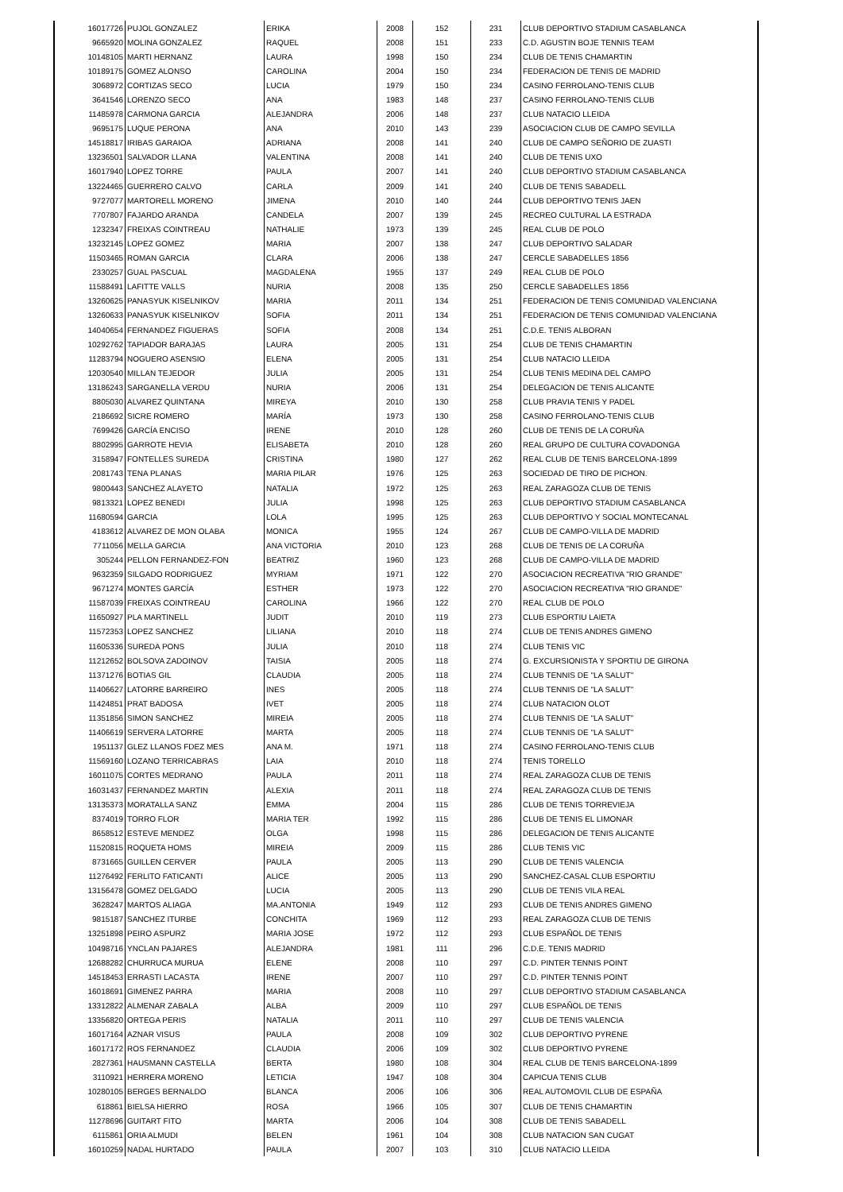| 16017726 | PUJOL GONZALEZ | ERIKA | 2008 | 152 | 231 | CLUB DEPORTIVO STADIUM CASABLANCA |
| 9665920 | MOLINA GONZALEZ | RAQUEL | 2008 | 151 | 233 | C.D. AGUSTIN BOJE TENNIS TEAM |
| 10148105 | MARTI HERNANZ | LAURA | 1998 | 150 | 234 | CLUB DE TENIS CHAMARTIN |
| 10189175 | GOMEZ ALONSO | CAROLINA | 2004 | 150 | 234 | FEDERACION DE TENIS DE MADRID |
| 3068972 | CORTIZAS SECO | LUCIA | 1979 | 150 | 234 | CASINO FERROLANO-TENIS CLUB |
| 3641546 | LORENZO SECO | ANA | 1983 | 148 | 237 | CASINO FERROLANO-TENIS CLUB |
| 11485978 | CARMONA GARCIA | ALEJANDRA | 2006 | 148 | 237 | CLUB NATACIO LLEIDA |
| 9695175 | LUQUE PERONA | ANA | 2010 | 143 | 239 | ASOCIACION CLUB DE CAMPO SEVILLA |
| 14518817 | IRIBAS GARAIOA | ADRIANA | 2008 | 141 | 240 | CLUB DE CAMPO SEÑORIO DE ZUASTI |
| 13236501 | SALVADOR LLANA | VALENTINA | 2008 | 141 | 240 | CLUB DE TENIS UXO |
| 16017940 | LOPEZ TORRE | PAULA | 2007 | 141 | 240 | CLUB DEPORTIVO STADIUM CASABLANCA |
| 13224465 | GUERRERO CALVO | CARLA | 2009 | 141 | 240 | CLUB DE TENIS SABADELL |
| 9727077 | MARTORELL MORENO | JIMENA | 2010 | 140 | 244 | CLUB DEPORTIVO TENIS JAEN |
| 7707807 | FAJARDO ARANDA | CANDELA | 2007 | 139 | 245 | RECREO CULTURAL LA ESTRADA |
| 1232347 | FREIXAS COINTREAU | NATHALIE | 1973 | 139 | 245 | REAL CLUB DE POLO |
| 13232145 | LOPEZ GOMEZ | MARIA | 2007 | 138 | 247 | CLUB DEPORTIVO SALADAR |
| 11503465 | ROMAN GARCIA | CLARA | 2006 | 138 | 247 | CERCLE SABADELLES 1856 |
| 2330257 | GUAL PASCUAL | MAGDALENA | 1955 | 137 | 249 | REAL CLUB DE POLO |
| 11588491 | LAFITTE VALLS | NURIA | 2008 | 135 | 250 | CERCLE SABADELLES 1856 |
| 13260625 | PANASYUK KISELNIKOV | MARIA | 2011 | 134 | 251 | FEDERACION DE TENIS COMUNIDAD VALENCIANA |
| 13260633 | PANASYUK KISELNIKOV | SOFIA | 2011 | 134 | 251 | FEDERACION DE TENIS COMUNIDAD VALENCIANA |
| 14040654 | FERNANDEZ FIGUERAS | SOFIA | 2008 | 134 | 251 | C.D.E. TENIS ALBORAN |
| 10292762 | TAPIADOR BARAJAS | LAURA | 2005 | 131 | 254 | CLUB DE TENIS CHAMARTIN |
| 11283794 | NOGUERO ASENSIO | ELENA | 2005 | 131 | 254 | CLUB NATACIO LLEIDA |
| 12030540 | MILLAN TEJEDOR | JULIA | 2005 | 131 | 254 | CLUB TENIS MEDINA DEL CAMPO |
| 13186243 | SARGANELLA VERDU | NURIA | 2006 | 131 | 254 | DELEGACION DE TENIS ALICANTE |
| 8805030 | ALVAREZ QUINTANA | MIREYA | 2010 | 130 | 258 | CLUB PRAVIA TENIS Y PADEL |
| 2186692 | SICRE ROMERO | MARÍA | 1973 | 130 | 258 | CASINO FERROLANO-TENIS CLUB |
| 7699426 | GARCÍA ENCISO | IRENE | 2010 | 128 | 260 | CLUB DE TENIS DE LA CORUÑA |
| 8802995 | GARROTE HEVIA | ELISABETA | 2010 | 128 | 260 | REAL GRUPO DE CULTURA COVADONGA |
| 3158947 | FONTELLES SUREDA | CRISTINA | 1980 | 127 | 262 | REAL CLUB DE TENIS BARCELONA-1899 |
| 2081743 | TENA PLANAS | MARIA PILAR | 1976 | 125 | 263 | SOCIEDAD DE TIRO DE PICHON. |
| 9800443 | SANCHEZ ALAYETO | NATALIA | 1972 | 125 | 263 | REAL ZARAGOZA CLUB DE TENIS |
| 9813321 | LOPEZ BENEDI | JULIA | 1998 | 125 | 263 | CLUB DEPORTIVO STADIUM CASABLANCA |
| 11680594 | GARCIA | LOLA | 1995 | 125 | 263 | CLUB DEPORTIVO Y SOCIAL MONTECANAL |
| 4183612 | ALVAREZ DE MON OLABA | MONICA | 1955 | 124 | 267 | CLUB DE CAMPO-VILLA DE MADRID |
| 7711056 | MELLA GARCIA | ANA VICTORIA | 2010 | 123 | 268 | CLUB DE TENIS DE LA CORUÑA |
| 305244 | PELLON FERNANDEZ-FON | BEATRIZ | 1960 | 123 | 268 | CLUB DE CAMPO-VILLA DE MADRID |
| 9632359 | SILGADO RODRIGUEZ | MYRIAM | 1971 | 122 | 270 | ASOCIACION RECREATIVA "RIO GRANDE" |
| 9671274 | MONTES GARCÍA | ESTHER | 1973 | 122 | 270 | ASOCIACION RECREATIVA "RIO GRANDE" |
| 11587039 | FREIXAS COINTREAU | CAROLINA | 1966 | 122 | 270 | REAL CLUB DE POLO |
| 11650927 | PLA MARTINELL | JUDIT | 2010 | 119 | 273 | CLUB ESPORTIU LAIETA |
| 11572353 | LOPEZ SANCHEZ | LILIANA | 2010 | 118 | 274 | CLUB DE TENIS ANDRES GIMENO |
| 11605336 | SUREDA PONS | JULIA | 2010 | 118 | 274 | CLUB TENIS VIC |
| 11212652 | BOLSOVA ZADOINOV | TAISIA | 2005 | 118 | 274 | G. EXCURSIONISTA Y SPORTIU DE GIRONA |
| 11371276 | BOTIAS GIL | CLAUDIA | 2005 | 118 | 274 | CLUB TENNIS DE "LA SALUT" |
| 11406627 | LATORRE BARREIRO | INES | 2005 | 118 | 274 | CLUB TENNIS DE "LA SALUT" |
| 11424851 | PRAT BADOSA | IVET | 2005 | 118 | 274 | CLUB NATACION OLOT |
| 11351856 | SIMON SANCHEZ | MIREIA | 2005 | 118 | 274 | CLUB TENNIS DE "LA SALUT" |
| 11406619 | SERVERA LATORRE | MARTA | 2005 | 118 | 274 | CLUB TENNIS DE "LA SALUT" |
| 1951137 | GLEZ LLANOS FDEZ MES | ANA M. | 1971 | 118 | 274 | CASINO FERROLANO-TENIS CLUB |
| 11569160 | LOZANO TERRICABRAS | LAIA | 2010 | 118 | 274 | TENIS TORELLO |
| 16011075 | CORTES MEDRANO | PAULA | 2011 | 118 | 274 | REAL ZARAGOZA CLUB DE TENIS |
| 16031437 | FERNANDEZ MARTIN | ALEXIA | 2011 | 118 | 274 | REAL ZARAGOZA CLUB DE TENIS |
| 13135373 | MORATALLA SANZ | EMMA | 2004 | 115 | 286 | CLUB DE TENIS TORREVIEJA |
| 8374019 | TORRO FLOR | MARIA TER | 1992 | 115 | 286 | CLUB DE TENIS EL LIMONAR |
| 8658512 | ESTEVE MENDEZ | OLGA | 1998 | 115 | 286 | DELEGACION DE TENIS ALICANTE |
| 11520815 | ROQUETA HOMS | MIREIA | 2009 | 115 | 286 | CLUB TENIS VIC |
| 8731665 | GUILLEN CERVER | PAULA | 2005 | 113 | 290 | CLUB DE TENIS VALENCIA |
| 11276492 | FERLITO FATICANTI | ALICE | 2005 | 113 | 290 | SANCHEZ-CASAL CLUB ESPORTIU |
| 13156478 | GOMEZ DELGADO | LUCIA | 2005 | 113 | 290 | CLUB DE TENIS VILA REAL |
| 3628247 | MARTOS ALIAGA | MA.ANTONIA | 1949 | 112 | 293 | CLUB DE TENIS ANDRES GIMENO |
| 9815187 | SANCHEZ ITURBE | CONCHITA | 1969 | 112 | 293 | REAL ZARAGOZA CLUB DE TENIS |
| 13251898 | PEIRO ASPURZ | MARIA JOSE | 1972 | 112 | 293 | CLUB ESPAÑOL DE TENIS |
| 10498716 | YNCLAN PAJARES | ALEJANDRA | 1981 | 111 | 296 | C.D.E. TENIS MADRID |
| 12688282 | CHURRUCA MURUA | ELENE | 2008 | 110 | 297 | C.D. PINTER TENNIS POINT |
| 14518453 | ERRASTI LACASTA | IRENE | 2007 | 110 | 297 | C.D. PINTER TENNIS POINT |
| 16018691 | GIMENEZ PARRA | MARIA | 2008 | 110 | 297 | CLUB DEPORTIVO STADIUM CASABLANCA |
| 13312822 | ALMENAR ZABALA | ALBA | 2009 | 110 | 297 | CLUB ESPAÑOL DE TENIS |
| 13356820 | ORTEGA PERIS | NATALIA | 2011 | 110 | 297 | CLUB DE TENIS VALENCIA |
| 16017164 | AZNAR VISUS | PAULA | 2008 | 109 | 302 | CLUB DEPORTIVO PYRENE |
| 16017172 | ROS FERNANDEZ | CLAUDIA | 2006 | 109 | 302 | CLUB DEPORTIVO PYRENE |
| 2827361 | HAUSMANN CASTELLA | BERTA | 1980 | 108 | 304 | REAL CLUB DE TENIS BARCELONA-1899 |
| 3110921 | HERRERA MORENO | LETICIA | 1947 | 108 | 304 | CAPICUA TENIS CLUB |
| 10280105 | BERGES BERNALDO | BLANCA | 2006 | 106 | 306 | REAL AUTOMOVIL CLUB DE ESPAÑA |
| 618861 | BIELSA HIERRO | ROSA | 1966 | 105 | 307 | CLUB DE TENIS CHAMARTIN |
| 11278696 | GUITART FITO | MARTA | 2006 | 104 | 308 | CLUB DE TENIS SABADELL |
| 6115861 | ORIA ALMUDI | BELEN | 1961 | 104 | 308 | CLUB NATACION SAN CUGAT |
| 16010259 | NADAL HURTADO | PAULA | 2007 | 103 | 310 | CLUB NATACIO LLEIDA |